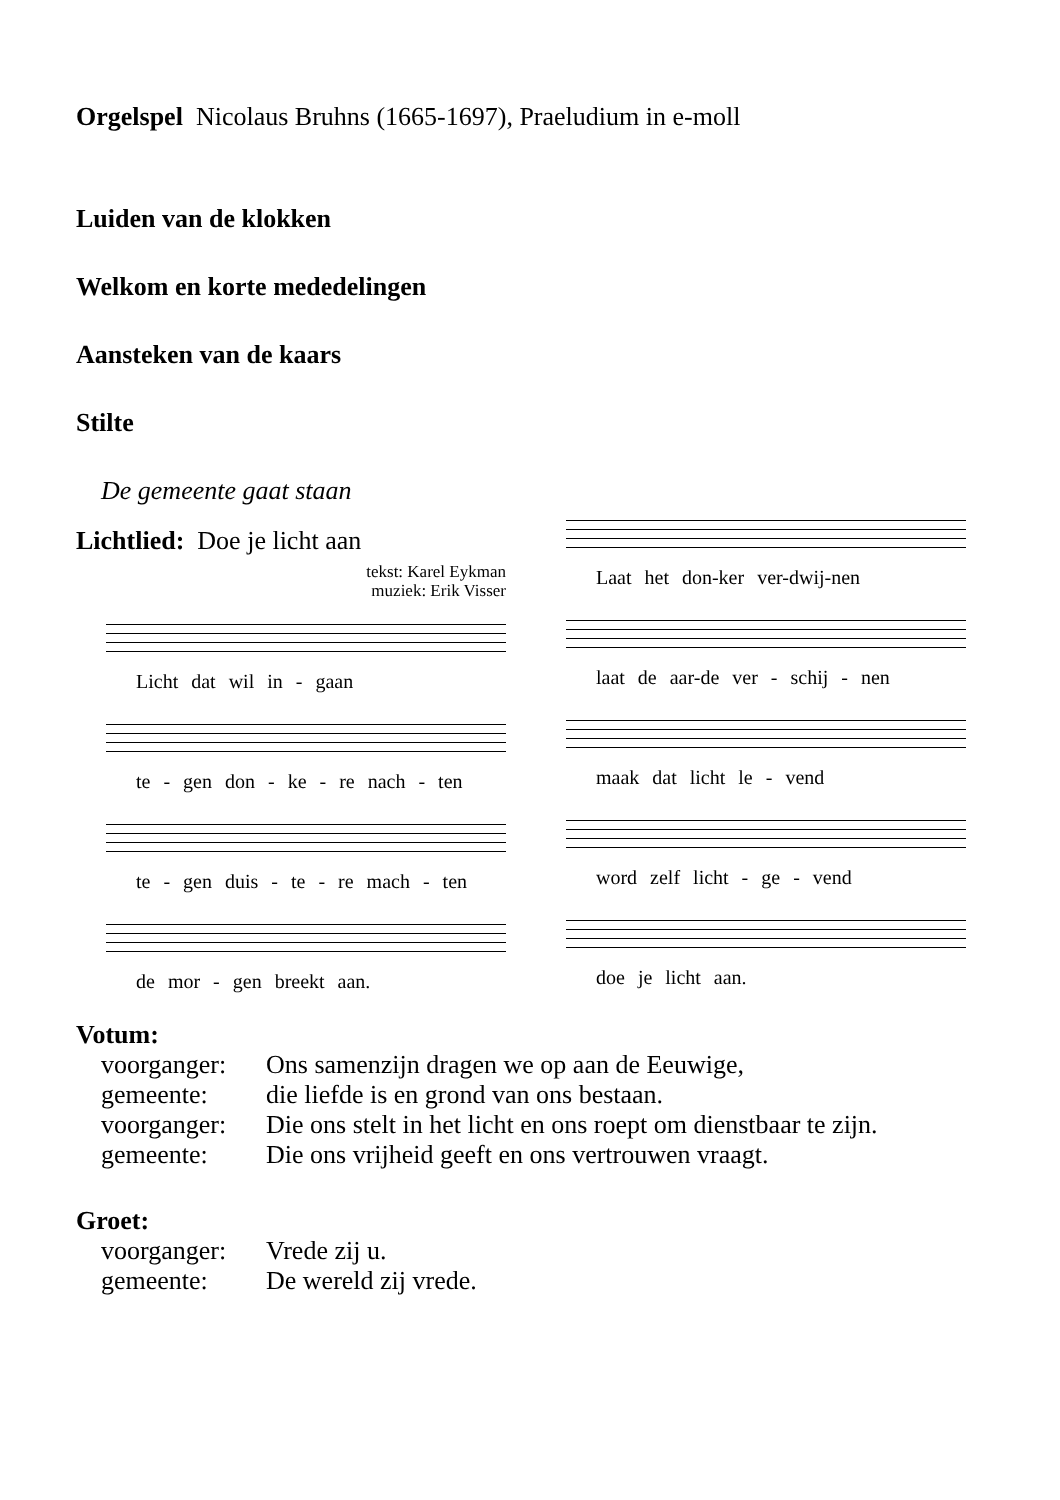Orgelspel Nicolaus Bruhns (1665-1697), Praeludium in e-moll
Luiden van de klokken
Welkom en korte mededelingen
Aansteken van de kaars
Stilte
De gemeente gaat staan
Lichtlied: Doe je licht aan
tekst: Karel Eykman
muziek: Erik Visser
Licht dat wil in - gaan
te - gen don - ke - re nach - ten
te - gen duis - te - re mach - ten
de mor - gen breekt aan.
Laat het don-ker ver-dwij-nen
laat de aar-de ver - schij - nen
maak dat licht le - vend
word zelf licht - ge - vend
doe je licht aan.
Votum:
| voorganger: | Ons samenzijn dragen we op aan de Eeuwige, |
| gemeente: | die liefde is en grond van ons bestaan. |
| voorganger: | Die ons stelt in het licht en ons roept om dienstbaar te zijn. |
| gemeente: | Die ons vrijheid geeft en ons vertrouwen vraagt. |
Groet:
| voorganger: | Vrede zij u. |
| gemeente: | De wereld zij vrede. |